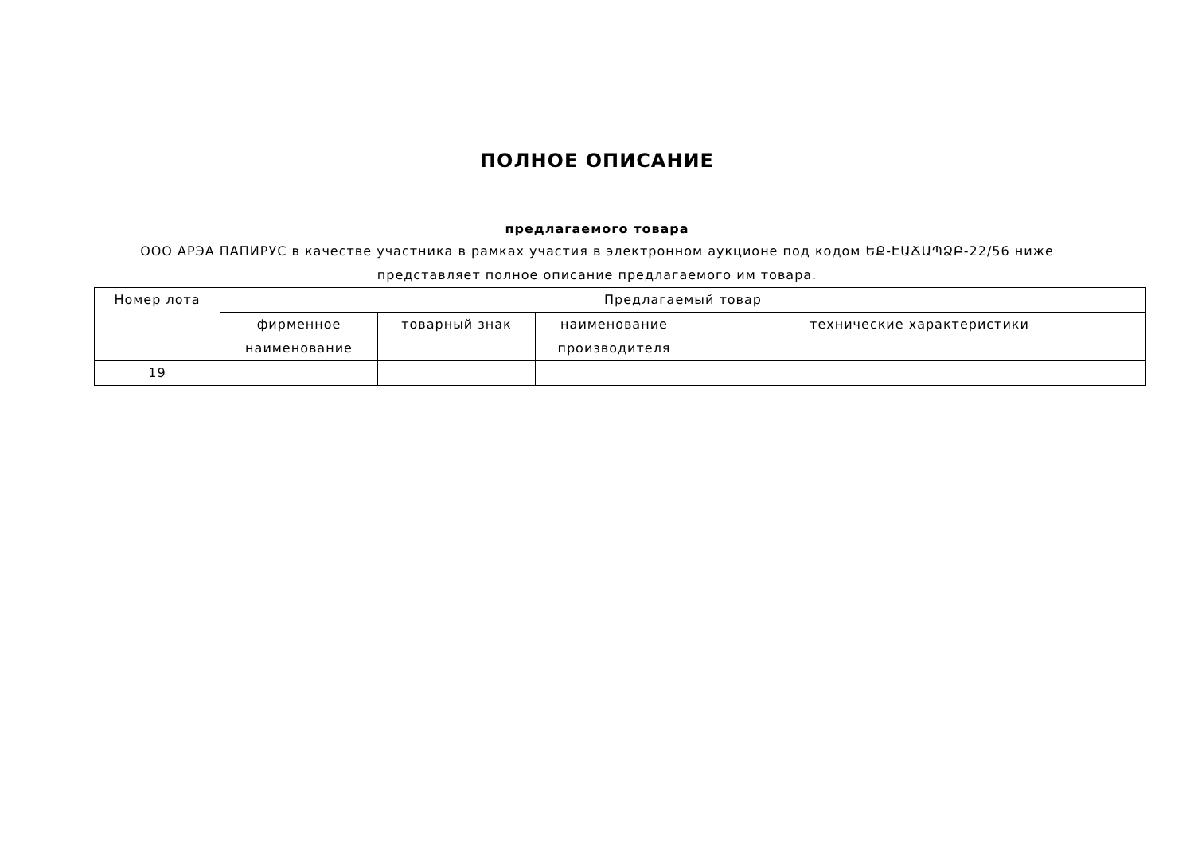ПОЛНОЕ ОПИСАНИЕ
предлагаемого товара
ООО АРЭА ПАПИРУС в качестве участника в рамках участия в электронном аукционе под кодом ԵՔ-ԷԱՃԱՊՁԲ-22/56 ниже представляет полное описание предлагаемого им товара.
| Номер лота | Предлагаемый товар | | | |
| --- | --- | --- | --- | --- |
| | фирменное наименование | товарный знак | наименование производителя | технические характеристики |
| 19 | | | | |